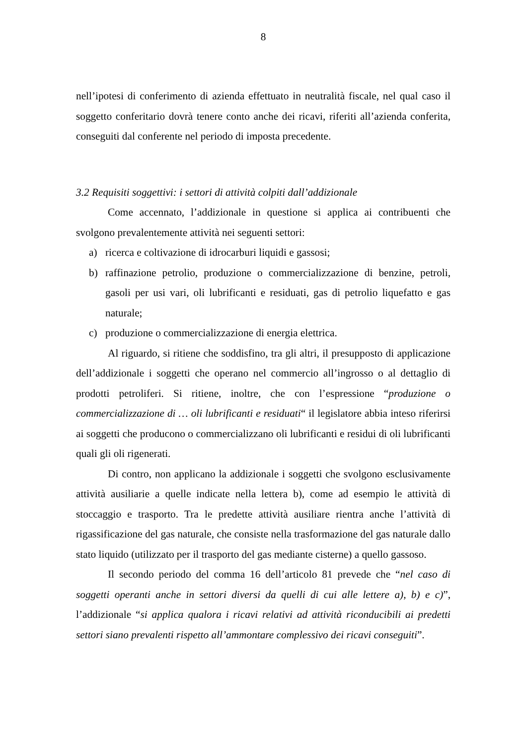8
nell’ipotesi di conferimento di azienda effettuato in neutralità fiscale, nel qual caso il soggetto conferitario dovrà tenere conto anche dei ricavi, riferiti all’azienda conferita, conseguiti dal conferente nel periodo di imposta precedente.
3.2 Requisiti soggettivi: i settori di attività colpiti dall’addizionale
Come accennato, l’addizionale in questione si applica ai contribuenti che svolgono prevalentemente attività nei seguenti settori:
a) ricerca e coltivazione di idrocarburi liquidi e gassosi;
b) raffinazione petrolio, produzione o commercializzazione di benzine, petroli, gasoli per usi vari, oli lubrificanti e residuati, gas di petrolio liquefatto e gas naturale;
c) produzione o commercializzazione di energia elettrica.
Al riguardo, si ritiene che soddisfino, tra gli altri, il presupposto di applicazione dell’addizionale i soggetti che operano nel commercio all’ingrosso o al dettaglio di prodotti petroliferi. Si ritiene, inoltre, che con l’espressione “produzione o commercializzazione di … oli lubrificanti e residuati“ il legislatore abbia inteso riferirsi ai soggetti che producono o commercializzano oli lubrificanti e residui di oli lubrificanti quali gli oli rigenerati.
Di contro, non applicano la addizionale i soggetti che svolgono esclusivamente attività ausiliarie a quelle indicate nella lettera b), come ad esempio le attività di stoccaggio e trasporto. Tra le predette attività ausiliare rientra anche l’attività di rigassificazione del gas naturale, che consiste nella trasformazione del gas naturale dallo stato liquido (utilizzato per il trasporto del gas mediante cisterne) a quello gassoso.
Il secondo periodo del comma 16 dell’articolo 81 prevede che “nel caso di soggetti operanti anche in settori diversi da quelli di cui alle lettere a), b) e c)”, l’addizionale “si applica qualora i ricavi relativi ad attività riconducibili ai predetti settori siano prevalenti rispetto all’ammontare complessivo dei ricavi conseguiti”.